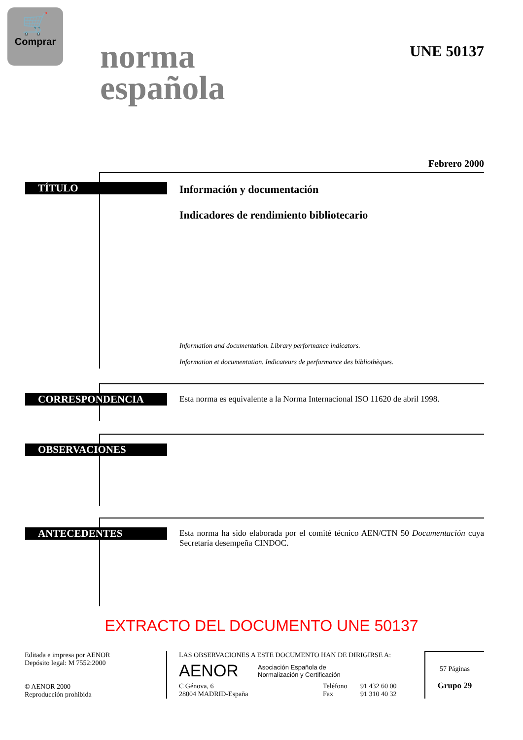🛒
Comprar
norma
española
UNE 50137
Febrero 2000
TÍTULO
Información y documentación
Indicadores de rendimiento bibliotecario
Information and documentation. Library performance indicators.
Information et documentation. Indicateurs de performance des bibliothèques.
CORRESPONDENCIA
Esta norma es equivalente a la Norma Internacional ISO 11620 de abril 1998.
OBSERVACIONES
ANTECEDENTES
Esta norma ha sido elaborada por el comité técnico AEN/CTN 50 Documentación cuya Secretaría desempeña CINDOC.
EXTRACTO DEL DOCUMENTO UNE 50137
Editada e impresa por AENOR
Depósito legal: M 7552:2000
© AENOR 2000
Reproducción prohibida
LAS OBSERVACIONES A ESTE DOCUMENTO HAN DE DIRIGIRSE A:
AENOR Asociación Española de
Normalización y Certificación
C Génova, 6
28004 MADRID-España Teléfono
Fax 91 432 60 00
91 310 40 32
57 Páginas
Grupo 29